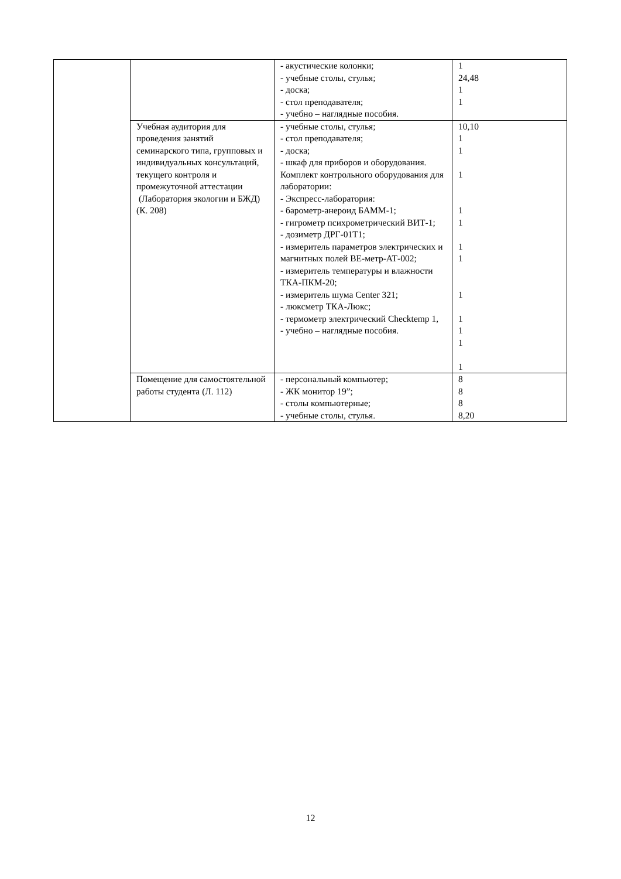| | | - акустические колонки; - учебные столы, стулья; - доска; - стол преподавателя; - учебно – наглядные пособия. | 1 24,48 1 1 |
| | Учебная аудитория для проведения занятий семинарского типа, групповых и индивидуальных консультаций, текущего контроля и промежуточной аттестации (Лаборатория экологии и БЖД) (К. 208) | - учебные столы, стулья; - стол преподавателя; - доска; - шкаф для приборов и оборудования. Комплект контрольного оборудования для лаборатории: - Экспресс-лаборатория: - барометр-анероид БАММ-1; - гигрометр психрометрический ВИТ-1; - дозиметр ДРГ-01Т1; - измеритель параметров электрических и магнитных полей ВЕ-метр-АТ-002; - измеритель температуры и влажности ТКА-ПКМ-20; - измеритель шума Center 321; - люксметр ТКА-Люкс; - термометр электрический Checktemp 1, - учебно – наглядные пособия. | 10,10 1 1 1 1 1 1 1 1 1 1 1 1 |
| | Помещение для самостоятельной работы студента (Л. 112) | - персональный компьютер; - ЖК монитор 19”; - столы компьютерные; - учебные столы, стулья. | 8 8 8 8,20 |
12